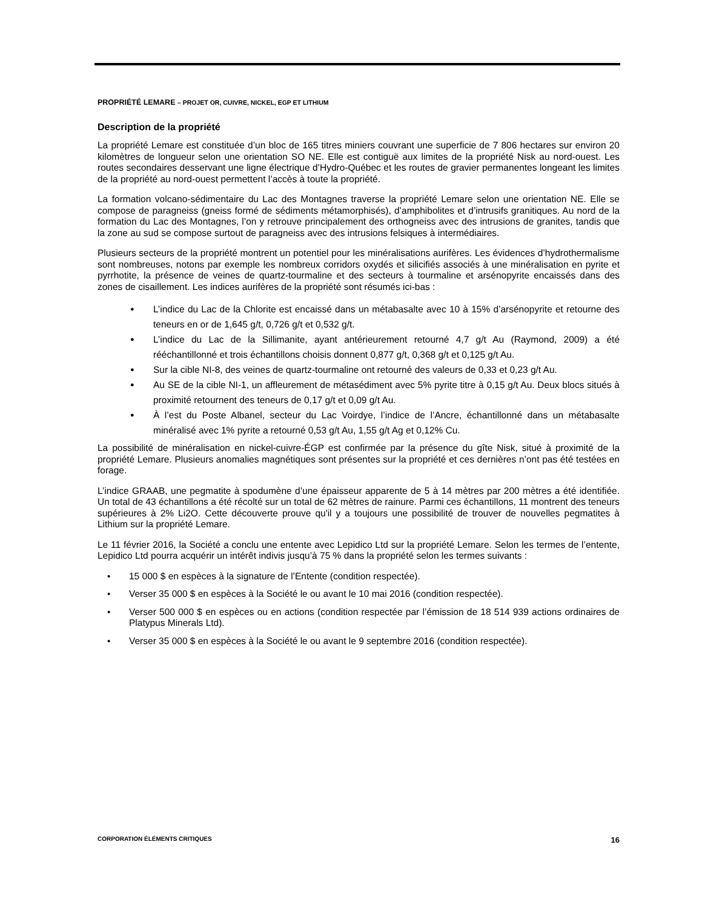PROPRIÉTÉ LEMARE – PROJET OR, CUIVRE, NICKEL, EGP ET LITHIUM
Description de la propriété
La propriété Lemare est constituée d’un bloc de 165 titres miniers couvrant une superficie de 7 806 hectares sur environ 20 kilomètres de longueur selon une orientation SO NE. Elle est contiguë aux limites de la propriété Nisk au nord-ouest. Les routes secondaires desservant une ligne électrique d’Hydro-Québec et les routes de gravier permanentes longeant les limites de la propriété au nord-ouest permettent l’accès à toute la propriété.
La formation volcano-sédimentaire du Lac des Montagnes traverse la propriété Lemare selon une orientation NE. Elle se compose de paragneiss (gneiss formé de sédiments métamorphisés), d’amphibolites et d’intrusifs granitiques. Au nord de la formation du Lac des Montagnes, l’on y retrouve principalement des orthogneiss avec des intrusions de granites, tandis que la zone au sud se compose surtout de paragneiss avec des intrusions felsiques à intermédiaires.
Plusieurs secteurs de la propriété montrent un potentiel pour les minéralisations aurifères. Les évidences d’hydrothermalisme sont nombreuses, notons par exemple les nombreux corridors oxydés et silicifiés associés à une minéralisation en pyrite et pyrrhotite, la présence de veines de quartz-tourmaline et des secteurs à tourmaline et arsénopyrite encaissés dans des zones de cisaillement. Les indices aurifères de la propriété sont résumés ici-bas :
L’indice du Lac de la Chlorite est encaissé dans un métabasalte avec 10 à 15% d’arsénopyrite et retourne des teneurs en or de 1,645 g/t, 0,726 g/t et 0,532 g/t.
L’indice du Lac de la Sillimanite, ayant antérieurement retourné 4,7 g/t Au (Raymond, 2009) a été rééchantillonné et trois échantillons choisis donnent 0,877 g/t, 0,368 g/t et 0,125 g/t Au.
Sur la cible NI-8, des veines de quartz-tourmaline ont retourné des valeurs de 0,33 et 0,23 g/t Au.
Au SE de la cible NI-1, un affleurement de métasédiment avec 5% pyrite titre à 0,15 g/t Au. Deux blocs situés à proximité retournent des teneurs de 0,17 g/t et 0,09 g/t Au.
À l’est du Poste Albanel, secteur du Lac Voirdye, l’indice de l’Ancre, échantillonné dans un métabasalte minéralisé avec 1% pyrite a retourné 0,53 g/t Au, 1,55 g/t Ag et 0,12% Cu.
La possibilité de minéralisation en nickel-cuivre-ÉGP est confirmée par la présence du gîte Nisk, situé à proximité de la propriété Lemare. Plusieurs anomalies magnétiques sont présentes sur la propriété et ces dernières n’ont pas été testées en forage.
L’indice GRAAB, une pegmatite à spodumène d’une épaisseur apparente de 5 à 14 mètres par 200 mètres a été identifiée. Un total de 43 échantillons a été récolté sur un total de 62 mètres de rainure. Parmi ces échantillons, 11 montrent des teneurs supérieures à 2% Li2O. Cette découverte prouve qu'il y a toujours une possibilité de trouver de nouvelles pegmatites à Lithium sur la propriété Lemare.
Le 11 février 2016, la Société a conclu une entente avec Lepidico Ltd sur la propriété Lemare. Selon les termes de l’entente, Lepidico Ltd pourra acquérir un intérêt indivis jusqu’à 75 % dans la propriété selon les termes suivants :
15 000 $ en espèces à la signature de l’Entente (condition respectée).
Verser 35 000 $ en espèces à la Société le ou avant le 10 mai 2016 (condition respectée).
Verser 500 000 $ en espèces ou en actions (condition respectée par l’émission de 18 514 939 actions ordinaires de Platypus Minerals Ltd).
Verser 35 000 $ en espèces à la Société le ou avant le 9 septembre 2016 (condition respectée).
CORPORATION ÉLÉMENTS CRITIQUES 16